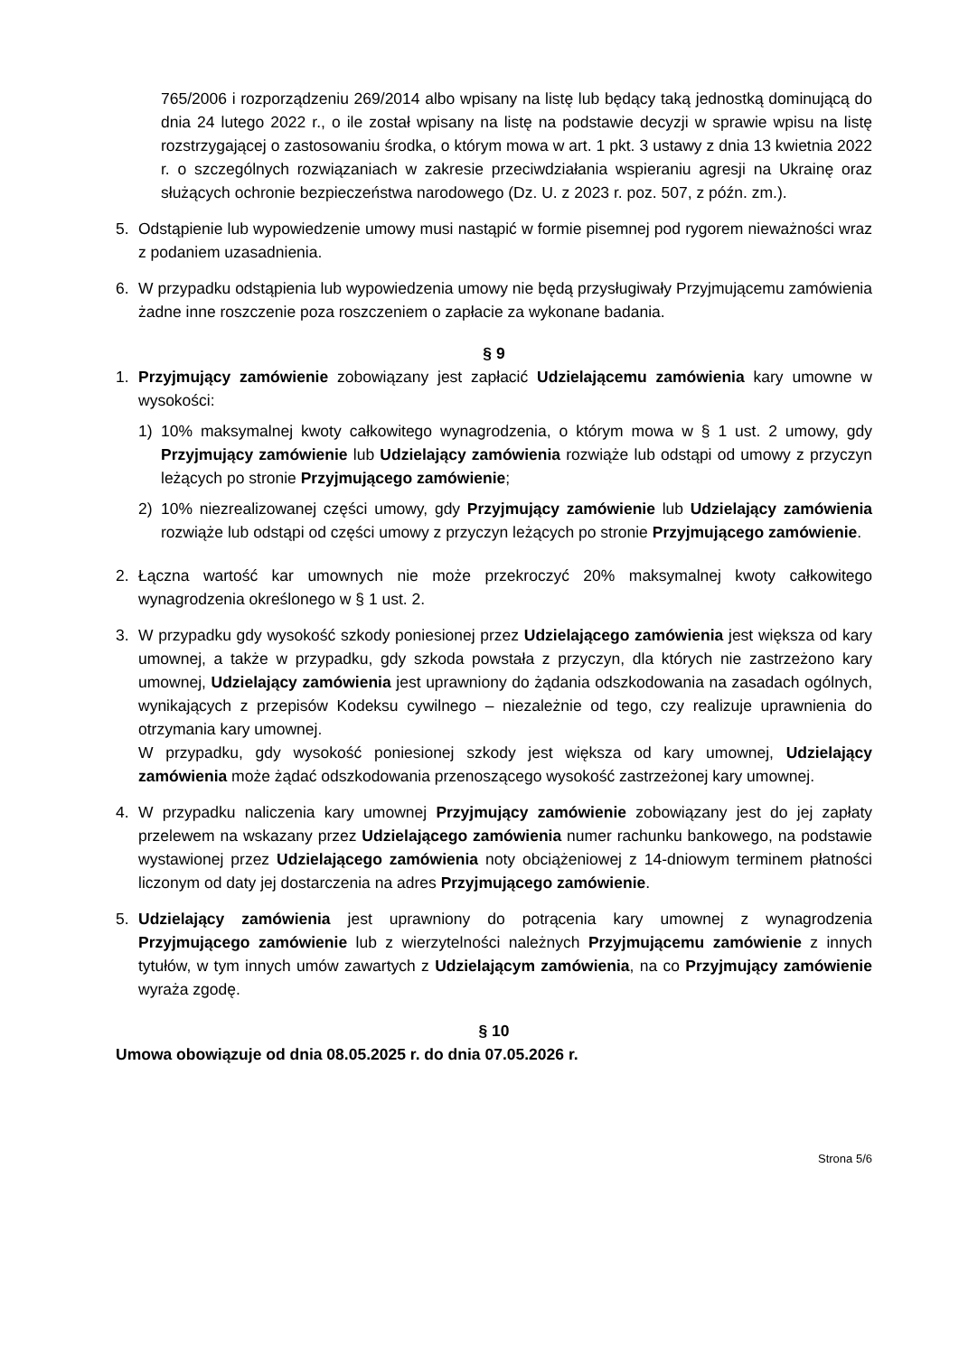765/2006 i rozporządzeniu 269/2014 albo wpisany na listę lub będący taką jednostką dominującą do dnia 24 lutego 2022 r., o ile został wpisany na listę na podstawie decyzji w sprawie wpisu na listę rozstrzygającej o zastosowaniu środka, o którym mowa w art. 1 pkt. 3 ustawy z dnia 13 kwietnia 2022 r. o szczególnych rozwiązaniach w zakresie przeciwdziałania wspieraniu agresji na Ukrainę oraz służących ochronie bezpieczeństwa narodowego (Dz. U. z 2023 r. poz. 507, z późn. zm.).
5. Odstąpienie lub wypowiedzenie umowy musi nastąpić w formie pisemnej pod rygorem nieważności wraz z podaniem uzasadnienia.
6. W przypadku odstąpienia lub wypowiedzenia umowy nie będą przysługiwały Przyjmującemu zamówienia żadne inne roszczenie poza roszczeniem o zapłacie za wykonane badania.
§ 9
1. Przyjmujący zamówienie zobowiązany jest zapłacić Udzielającemu zamówienia kary umowne w wysokości:
1) 10% maksymalnej kwoty całkowitego wynagrodzenia, o którym mowa w § 1 ust. 2 umowy, gdy Przyjmujący zamówienie lub Udzielający zamówienia rozwiąże lub odstąpi od umowy z przyczyn leżących po stronie Przyjmującego zamówienie;
2) 10% niezrealizowanej części umowy, gdy Przyjmujący zamówienie lub Udzielający zamówienia rozwiąże lub odstąpi od części umowy z przyczyn leżących po stronie Przyjmującego zamówienie.
2. Łączna wartość kar umownych nie może przekroczyć 20% maksymalnej kwoty całkowitego wynagrodzenia określonego w § 1 ust. 2.
3. W przypadku gdy wysokość szkody poniesionej przez Udzielającego zamówienia jest większa od kary umownej, a także w przypadku, gdy szkoda powstała z przyczyn, dla których nie zastrzeżono kary umownej, Udzielający zamówienia jest uprawniony do żądania odszkodowania na zasadach ogólnych, wynikających z przepisów Kodeksu cywilnego – niezależnie od tego, czy realizuje uprawnienia do otrzymania kary umownej.
W przypadku, gdy wysokość poniesionej szkody jest większa od kary umownej, Udzielający zamówienia może żądać odszkodowania przenoszącego wysokość zastrzeżonej kary umownej.
4. W przypadku naliczenia kary umownej Przyjmujący zamówienie zobowiązany jest do jej zapłaty przelewem na wskazany przez Udzielającego zamówienia numer rachunku bankowego, na podstawie wystawionej przez Udzielającego zamówienia noty obciążeniowej z 14-dniowym terminem płatności liczonym od daty jej dostarczenia na adres Przyjmującego zamówienie.
5. Udzielający zamówienia jest uprawniony do potrącenia kary umownej z wynagrodzenia Przyjmującego zamówienie lub z wierzytelności należnych Przyjmującemu zamówienie z innych tytułów, w tym innych umów zawartych z Udzielającym zamówienia, na co Przyjmujący zamówienie wyraża zgodę.
§ 10
Umowa obowiązuje od dnia 08.05.2025 r. do dnia 07.05.2026 r.
Strona 5/6